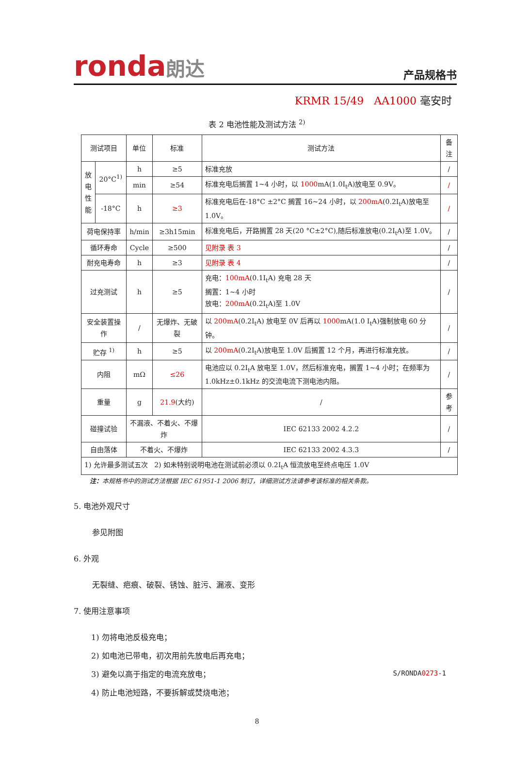ronda朗达
产品规格书
KRMR 15/49 AA1000 毫安时
表 2 电池性能及测试方法 <sup>2)</sup>
| 测试项目 | | 单位 | 标准 | 测试方法 | 备注 |
| 放 电 性 能 | 20°C<sup>1)</sup> | h | ≥5 | 标准充放 | / |
| | | min | ≥54 | 标准充电后搁置 1~4 小时，以 1000 mA(1.0I<sub>t</sub>A)放电至 0.9V。 | / |
| | -18°C | h | ≥3 | 标准充电后在-18°C ±2°C 搁置 16~24 小时，以 200mA (0.2I<sub>t</sub>A)放电至 1.0V。 | / |
| 荷电保持率 | | h/min | ≥3h15min | 标准充电后，开路搁置 28 天(20 °C±2°C),随后标准放电(0.2I<sub>t</sub>A)至 1.0V。 | / |
| 循环寿命 | | Cycle | ≥500 | 见附录 表 3 | / |
| 耐充电寿命 | | h | ≥3 | 见附录 表 4 | / |
| 过充测试 | | h | ≥5 | 充电： 100mA (0.1I<sub>t</sub>A) 充电 28 天 搁置：1~4 小时 放电： 200mA (0.2I<sub>t</sub>A)至 1.0V | / |
| 安全装置操作 | | / | 无爆炸、无破裂 | 以 200mA (0.2I<sub>t</sub>A) 放电至 0V 后再以 1000 mA(1.0 I<sub>t</sub>A)强制放电 60 分钟。 | / |
| 贮存 <sup>1)</sup> | | h | ≥5 | 以 200mA (0.2I<sub>t</sub>A)放电至 1.0V 后搁置 12 个月，再进行标准充放。 | / |
| 内阻 | | mΩ | ≤26 | 电池应以 0.2I<sub>t</sub>A 放电至 1.0V，然后标准充电，搁置 1~4 小时；在频率为 1.0kHz±0.1kHz 的交流电流下测电池内阻。 | / |
| 重量 | | g | 21.9 (大约) | / | 参考 |
| 碰撞试验 | | 不漏液、不着火、不爆炸 | | IEC 62133 2002 4.2.2 | / |
| 自由落体 | | 不着火、不爆炸 | | IEC 62133 2002 4.3.3 | / |
| 1) 允许最多测试五次 2) 如未特别说明电池在测试前必须以 0.2I<sub>t</sub>A 恒流放电至终点电压 1.0V | | | | | |
注：本规格书中的测试方法根据 IEC 61951-1 2006 制订，详细测试方法请参考该标准的相关条款。
5. 电池外观尺寸
参见附图
6. 外观
无裂缝、疤痕、破裂、锈蚀、脏污、漏液、变形
7. 使用注意事项
1) 勿将电池反极充电；
2) 如电池已带电，初次用前先放电后再充电；
3) 避免以高于指定的电流充放电；
4) 防止电池短路，不要拆解或焚烧电池；
S/RONDA0273-1
8